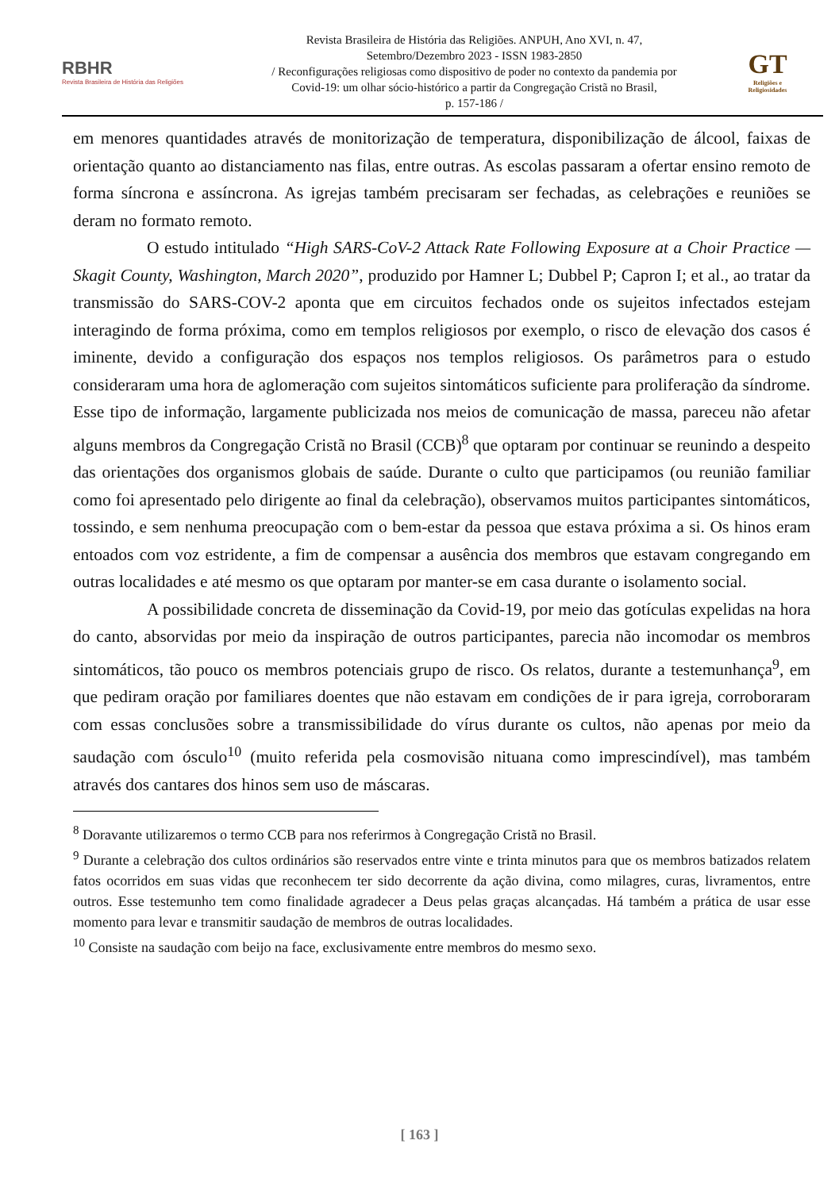RBHR
Revista Brasileira de História das Religiões
Revista Brasileira de História das Religiões. ANPUH, Ano XVI, n. 47,
Setembro/Dezembro 2023 - ISSN 1983-2850
/ Reconfigurações religiosas como dispositivo de poder no contexto da pandemia por
Covid-19: um olhar sócio-histórico a partir da Congregação Cristã no Brasil,
p. 157-186 /
GT
Religiões e Religiosidades
em menores quantidades através de monitorização de temperatura, disponibilização de álcool, faixas de orientação quanto ao distanciamento nas filas, entre outras. As escolas passaram a ofertar ensino remoto de forma síncrona e assíncrona. As igrejas também precisaram ser fechadas, as celebrações e reuniões se deram no formato remoto.
O estudo intitulado “High SARS-CoV-2 Attack Rate Following Exposure at a Choir Practice — Skagit County, Washington, March 2020”, produzido por Hamner L; Dubbel P; Capron I; et al., ao tratar da transmissão do SARS-COV-2 aponta que em circuitos fechados onde os sujeitos infectados estejam interagindo de forma próxima, como em templos religiosos por exemplo, o risco de elevação dos casos é iminente, devido a configuração dos espaços nos templos religiosos. Os parâmetros para o estudo consideraram uma hora de aglomeração com sujeitos sintomáticos suficiente para proliferação da síndrome. Esse tipo de informação, largamente publicizada nos meios de comunicação de massa, pareceu não afetar alguns membros da Congregação Cristã no Brasil (CCB)<sup>8</sup> que optaram por continuar se reunindo a despeito das orientações dos organismos globais de saúde. Durante o culto que participamos (ou reunião familiar como foi apresentado pelo dirigente ao final da celebração), observamos muitos participantes sintomáticos, tossindo, e sem nenhuma preocupação com o bem-estar da pessoa que estava próxima a si. Os hinos eram entoados com voz estridente, a fim de compensar a ausência dos membros que estavam congregando em outras localidades e até mesmo os que optaram por manter-se em casa durante o isolamento social.
A possibilidade concreta de disseminação da Covid-19, por meio das gotículas expelidas na hora do canto, absorvidas por meio da inspiração de outros participantes, parecia não incomodar os membros sintomáticos, tão pouco os membros potenciais grupo de risco. Os relatos, durante a testemunhança<sup>9</sup>, em que pediram oração por familiares doentes que não estavam em condições de ir para igreja, corroboraram com essas conclusões sobre a transmissibilidade do vírus durante os cultos, não apenas por meio da saudação com ósculo<sup>10</sup> (muito referida pela cosmovisão nituana como imprescindível), mas também através dos cantares dos hinos sem uso de máscaras.
<sup>8</sup> Doravante utilizaremos o termo CCB para nos referirmos à Congregação Cristã no Brasil.
<sup>9</sup> Durante a celebração dos cultos ordinários são reservados entre vinte e trinta minutos para que os membros batizados relatem fatos ocorridos em suas vidas que reconhecem ter sido decorrente da ação divina, como milagres, curas, livramentos, entre outros. Esse testemunho tem como finalidade agradecer a Deus pelas graças alcançadas. Há também a prática de usar esse momento para levar e transmitir saudação de membros de outras localidades.
<sup>10</sup> Consiste na saudação com beijo na face, exclusivamente entre membros do mesmo sexo.
[ 163 ]